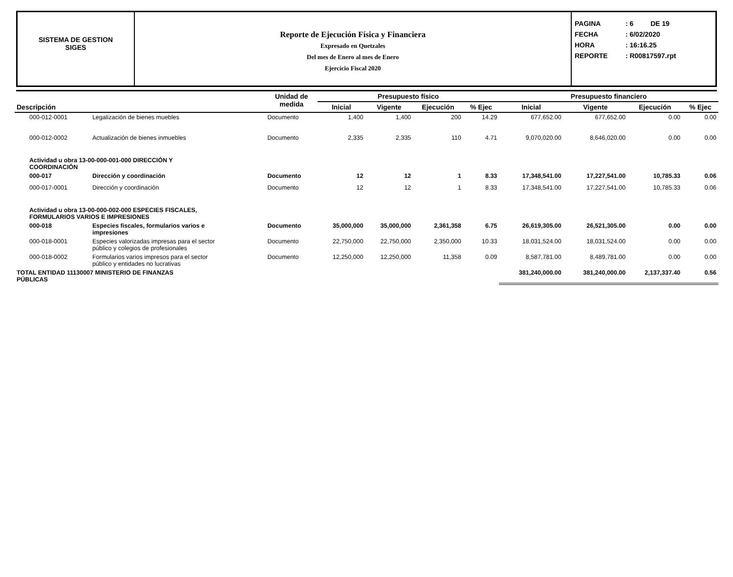SISTEMA DE GESTION
SIGES
Reporte de Ejecución Física y Financiera
Expresado en Quetzales
Del mes de Enero al mes de Enero
Ejercicio Fiscal 2020
PAGINA : 6 DE 19
FECHA : 6/02/2020
HORA : 16:16.25
REPORTE : R00817597.rpt
| Descripción | | Unidad de medida | Presupuesto físico | | | | Presupuesto financiero | | | |
| --- | --- | --- | --- | --- | --- | --- | --- | --- | --- | --- |
| | | | Inicial | Vigente | Ejecución | % Ejec | Inicial | Vigente | Ejecución | % Ejec |
| 000-012-0001 | Legalización de bienes muebles | Documento | 1,400 | 1,400 | 200 | 14.29 | 677,652.00 | 677,652.00 | 0.00 | 0.00 |
| 000-012-0002 | Actualización de bienes inmuebles | Documento | 2,335 | 2,335 | 110 | 4.71 | 9,070,020.00 | 8,646,020.00 | 0.00 | 0.00 |
| Actividad u obra 13-00-000-001-000 DIRECCIÓN Y COORDINACIÓN | | | | | | | | | | |
| 000-017 | Dirección y coordinación | Documento | 12 | 12 | 1 | 8.33 | 17,348,541.00 | 17,227,541.00 | 10,785.33 | 0.06 |
| 000-017-0001 | Dirección y coordinación | Documento | 12 | 12 | 1 | 8.33 | 17,348,541.00 | 17,227,541.00 | 10,785.33 | 0.06 |
| Actividad u obra 13-00-000-002-000 ESPECIES FISCALES, FORMULARIOS VARIOS E IMPRESIONES | | | | | | | | | | |
| 000-018 | Especies fiscales, formularios varios e impresiones | Documento | 35,000,000 | 35,000,000 | 2,361,358 | 6.75 | 26,619,305.00 | 26,521,305.00 | 0.00 | 0.00 |
| 000-018-0001 | Especies valorizadas impresas para el sector público y colegios de profesionales | Documento | 22,750,000 | 22,750,000 | 2,350,000 | 10.33 | 18,031,524.00 | 18,031,524.00 | 0.00 | 0.00 |
| 000-018-0002 | Formularios varios impresos para el sector público y entidades no lucrativas | Documento | 12,250,000 | 12,250,000 | 11,358 | 0.09 | 8,587,781.00 | 8,489,781.00 | 0.00 | 0.00 |
| TOTAL ENTIDAD 11130007 MINISTERIO DE FINANZAS PÚBLICAS | | | | | | | 381,240,000.00 | 381,240,000.00 | 2,137,337.40 | 0.56 |